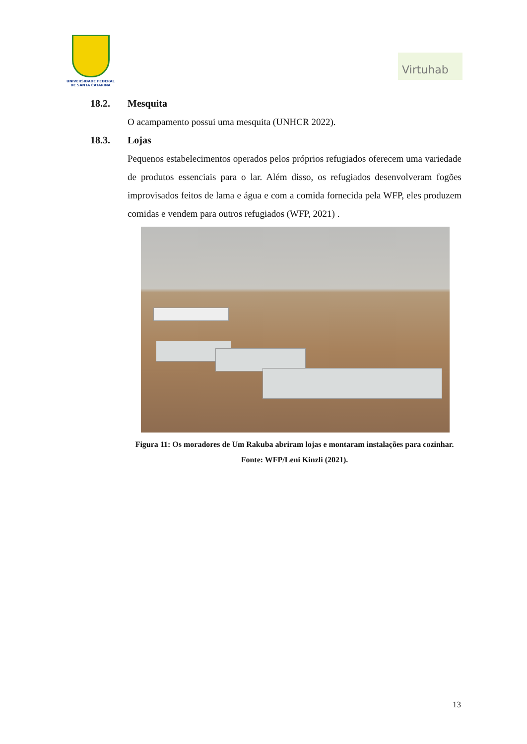UNIVERSIDADE FEDERAL
DE SANTA CATARINA
Virtuhab
18.2. Mesquita
O acampamento possui uma mesquita (UNHCR 2022).
18.3. Lojas
Pequenos estabelecimentos operados pelos próprios refugiados oferecem uma variedade de produtos essenciais para o lar. Além disso, os refugiados desenvolveram fogões improvisados feitos de lama e água e com a comida fornecida pela WFP, eles produzem comidas e vendem para outros refugiados (WFP, 2021) .
Figura 11: Os moradores de Um Rakuba abriram lojas e montaram instalações para cozinhar. Fonte: WFP/Leni Kinzli (2021).
13